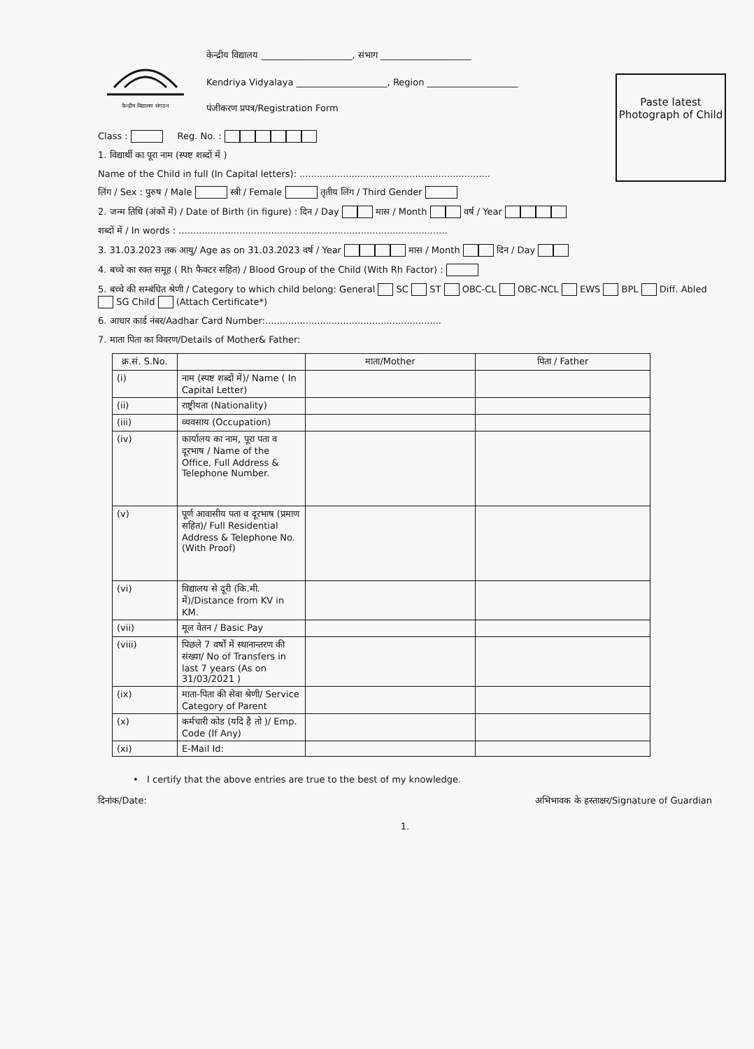Paste latest Photograph of Child
केन्द्रीय विद्यालय संगठन
केन्द्रीय विद्यालय ____________________, संभाग ____________________
Kendriya Vidyalaya ____________________, Region ____________________
पंजीकरण प्रपत्र/Registration Form
Class : Reg. No. :
1. विद्यार्थी का पूरा नाम (स्पष्ट शब्दों में )
Name of the Child in full (In Capital letters): ..................................................................
लिंग / Sex : पुरुष / Male स्त्री / Female तृतीय लिंग / Third Gender
2. जन्म तिथि (अंकों में) / Date of Birth (in figure) : दिन / Day मास / Month वर्ष / Year
शब्दों में / In words : .............................................................................................
3. 31.03.2023 तक आयु/ Age as on 31.03.2023 वर्ष / Year मास / Month दिन / Day
4. बच्चे का रक्त समूह ( Rh फैक्टर सहित) / Blood Group of the Child (With Rh Factor) :
5. बच्चे की सम्बंधित श्रेणी / Category to which child belong: General SC ST OBC-CL OBC-NCL EWS BPL Diff. Abled SG Child (Attach Certificate*)
6. आधार कार्ड नंबर/Aadhar Card Number:.............................................................
7. माता पिता का विवरण/Details of Mother& Father:
| क्र.सं. S.No. | | माता/Mother | पिता / Father |
| --- | --- | --- | --- |
| (i) | नाम (स्पष्ट शब्दों में)/ Name ( In Capital Letter) | | |
| (ii) | राष्ट्रीयता (Nationality) | | |
| (iii) | व्यवसाय (Occupation) | | |
| (iv) | कार्यालय का नाम, पूरा पता व दूरभाष / Name of the Office, Full Address & Telephone Number. | | |
| (v) | पूर्ण आवासीय पता व दूरभाष (प्रमाण सहित)/ Full Residential Address & Telephone No. (With Proof) | | |
| (vi) | विद्यालय से दूरी (कि.मी. में)/Distance from KV in KM. | | |
| (vii) | मूल वेतन / Basic Pay | | |
| (viii) | पिछले 7 वर्षों में स्थानान्तरण की संख्या/ No of Transfers in last 7 years (As on 31/03/2021 ) | | |
| (ix) | माता-पिता की सेवा श्रेणी/ Service Category of Parent | | |
| (x) | कर्मचारी कोड (यदि है तो )/ Emp. Code (If Any) | | |
| (xi) | E-Mail Id: | | |
• I certify that the above entries are true to the best of my knowledge.
दिनांक/Date: अभिभावक के हस्ताक्षर/Signature of Guardian
1.